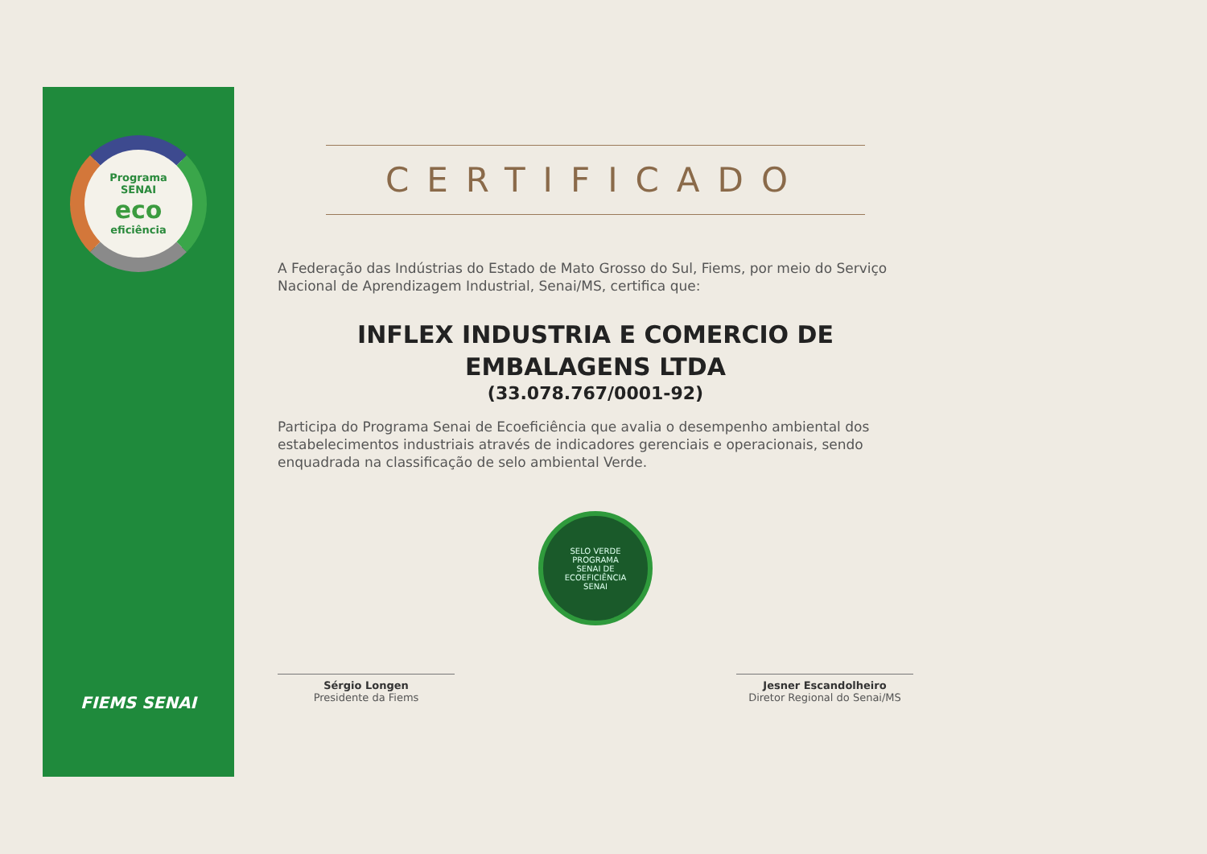Programa
SENAI
eco
eficiência
FIEMS SENAI
CERTIFICADO
A Federação das Indústrias do Estado de Mato Grosso do Sul, Fiems, por meio do Serviço Nacional de Aprendizagem Industrial, Senai/MS, certifica que:
INFLEX INDUSTRIA E COMERCIO DE EMBALAGENS LTDA
(33.078.767/0001-92)
Participa do Programa Senai de Ecoeficiência que avalia o desempenho ambiental dos estabelecimentos industriais através de indicadores gerenciais e operacionais, sendo enquadrada na classificação de selo ambiental Verde.
SELO VERDE
PROGRAMA
SENAI DE
ECOEFICIÊNCIA
SENAI
Sérgio Longen
Presidente da Fiems
Jesner Escandolheiro
Diretor Regional do Senai/MS